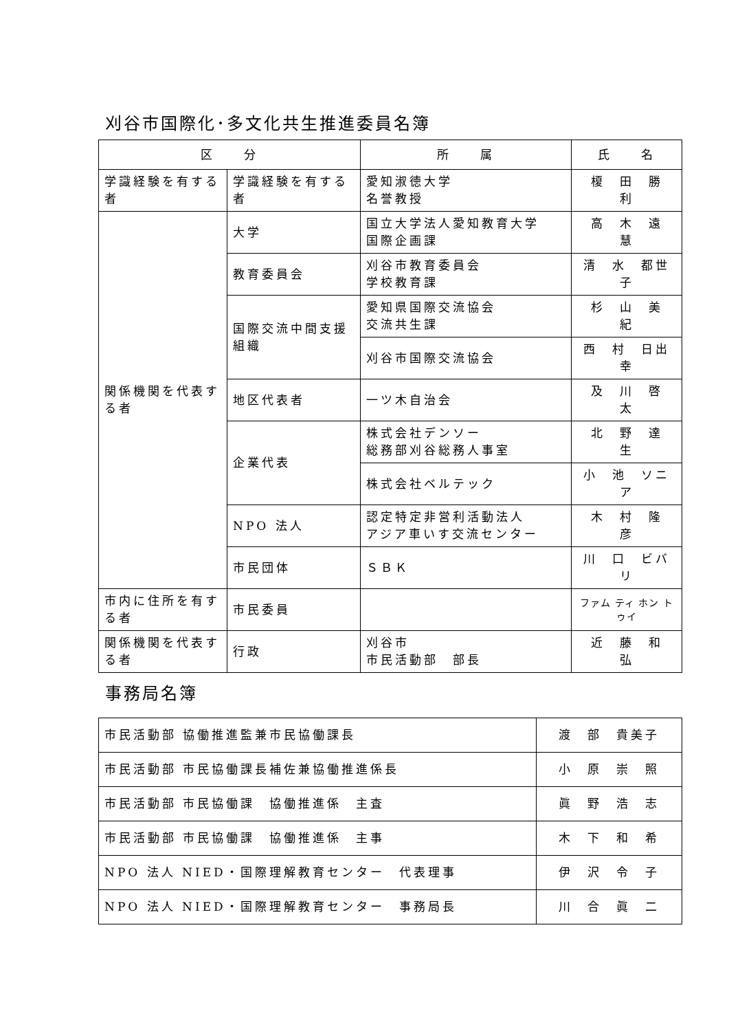刈谷市国際化･多文化共生推進委員名簿
| 区 分 | | 所 属 | 氏 名 |
| --- | --- | --- | --- |
| 学識経験を有する者 | 学識経験を有する者 | 愛知淑徳大学 名誉教授 | 榎 田 勝 利 |
| 関係機関を代表する者 | 大学 | 国立大学法人愛知教育大学 国際企画課 | 高 木 遠 慧 |
| | 教育委員会 | 刈谷市教育委員会 学校教育課 | 清 水 都世子 |
| | 国際交流中間支援組織 | 愛知県国際交流協会 交流共生課 | 杉 山 美 紀 |
| | | 刈谷市国際交流協会 | 西 村 日出幸 |
| | 地区代表者 | 一ツ木自治会 | 及 川 啓 太 |
| | 企業代表 | 株式会社デンソー 総務部刈谷総務人事室 | 北 野 達 生 |
| | | 株式会社ベルテック | 小 池 ソニア |
| | NPO 法人 | 認定特定非営利活動法人 アジア車いす交流センター | 木 村 隆 彦 |
| | 市民団体 | ＳＢＫ | 川 口 ビバリ |
| 市内に住所を有する者 | 市民委員 | | ファム ティ ホン トゥイ |
| 関係機関を代表する者 | 行政 | 刈谷市 市民活動部 部長 | 近 藤 和 弘 |
事務局名簿
| 市民活動部 協働推進監兼市民協働課長 | 渡 部 貴美子 |
| 市民活動部 市民協働課長補佐兼協働推進係長 | 小 原 崇 照 |
| 市民活動部 市民協働課 協働推進係 主査 | 眞 野 浩 志 |
| 市民活動部 市民協働課 協働推進係 主事 | 木 下 和 希 |
| NPO 法人 NIED・国際理解教育センター 代表理事 | 伊 沢 令 子 |
| NPO 法人 NIED・国際理解教育センター 事務局長 | 川 合 眞 二 |